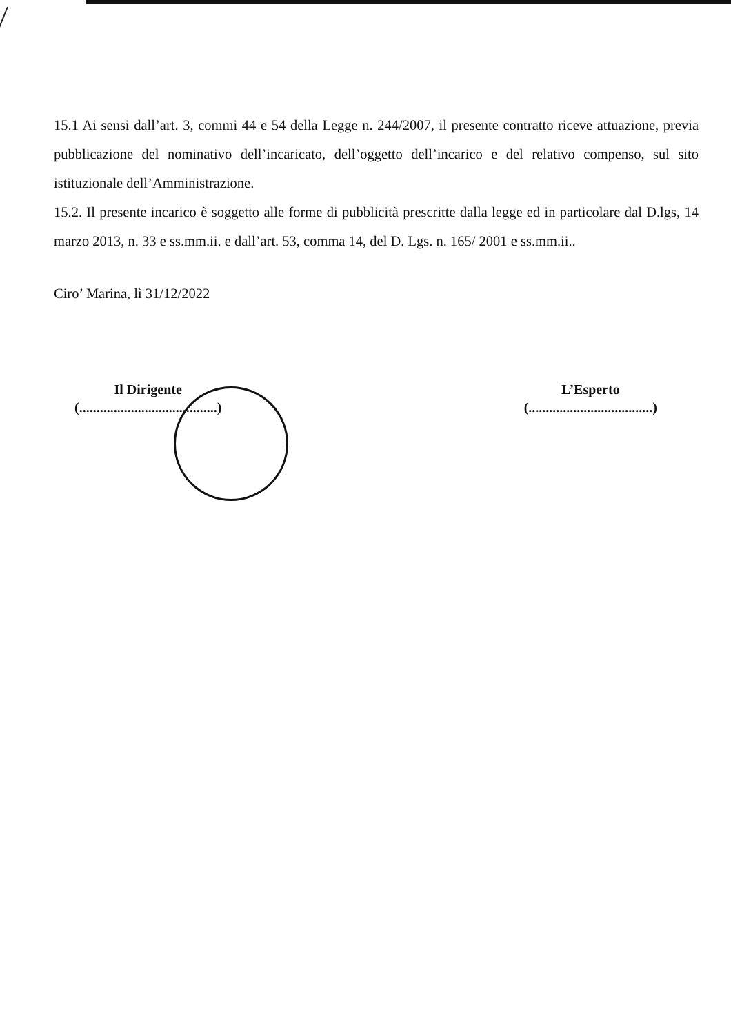15.1 Ai sensi dall’art. 3, commi 44 e 54 della Legge n. 244/2007, il presente contratto riceve attuazione, previa pubblicazione del nominativo dell’incaricato, dell’oggetto dell’incarico e del relativo compenso, sul sito istituzionale dell’Amministrazione.
15.2. Il presente incarico è soggetto alle forme di pubblicità prescritte dalla legge ed in particolare dal D.lgs, 14 marzo 2013, n. 33 e ss.mm.ii. e dall’art. 53, comma 14, del D. Lgs. n. 165/ 2001 e ss.mm.ii..
Ciro’ Marina, lì 31/12/2022
Il Dirigente
(........................................)
L’Esperto
(....................................)